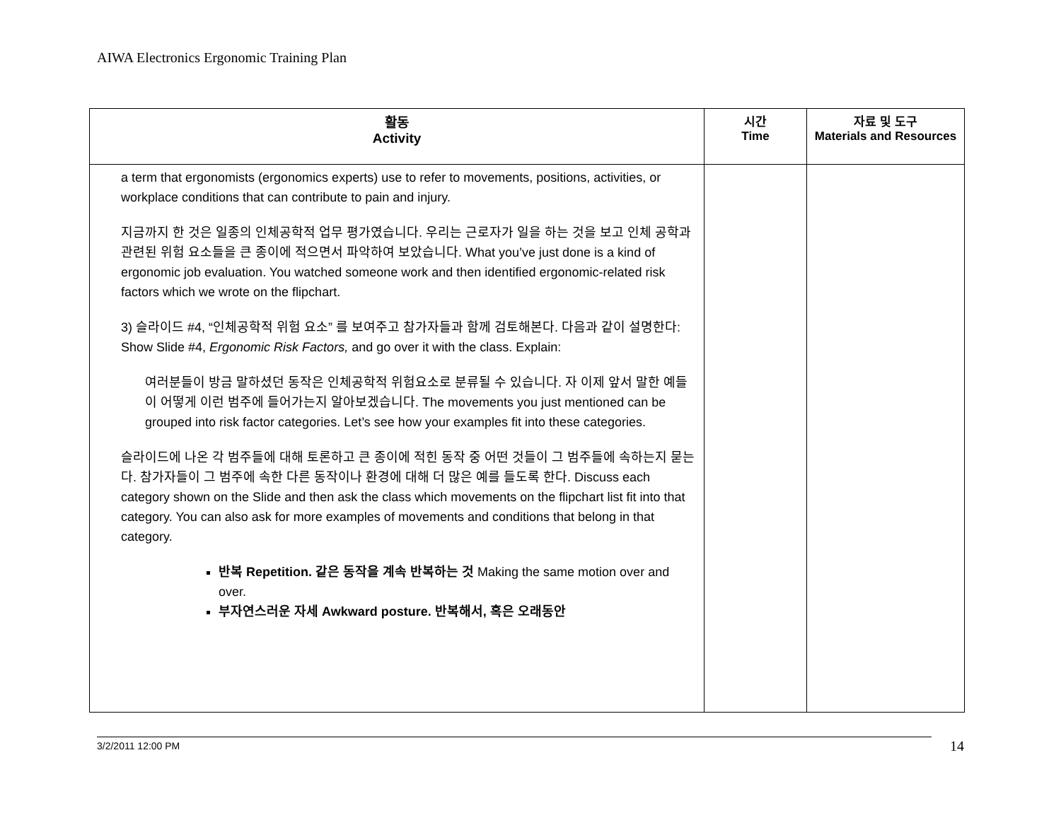AIWA Electronics Ergonomic Training Plan
| 활동 Activity | 시간 Time | 자료 및 도구 Materials and Resources |
| --- | --- | --- |
| a term that ergonomists (ergonomics experts) use to refer to movements, positions, activities, or workplace conditions that can contribute to pain and injury. 지금까지 한 것은 일종의 인체공학적 업무 평가였습니다. 우리는 근로자가 일을 하는 것을 보고 인체 공학과 관련된 위험 요소들을 큰 종이에 적으면서 파악하여 보았습니다. What you’ve just done is a kind of ergonomic job evaluation. You watched someone work and then identified ergonomic-related risk factors which we wrote on the flipchart. 3) 슬라이드 #4, “인체공학적 위험 요소” 를 보여주고 참가자들과 함께 검토해본다. 다음과 같이 설명한다: Show Slide #4, Ergonomic Risk Factors, and go over it with the class. Explain: 여러분들이 방금 말하셨던 동작은 인체공학적 위험요소로 분류될 수 있습니다. 자 이제 앞서 말한 예들이 어떻게 이런 범주에 들어가는지 알아보겠습니다. The movements you just mentioned can be grouped into risk factor categories. Let’s see how your examples fit into these categories. 슬라이드에 나온 각 범주들에 대해 토론하고 큰 종이에 적힌 동작 중 어떤 것들이 그 범주들에 속하는지 묻는다. 참가자들이 그 범주에 속한 다른 동작이나 환경에 대해 더 많은 예를 들도록 한다. Discuss each category shown on the Slide and then ask the class which movements on the flipchart list fit into that category. You can also ask for more examples of movements and conditions that belong in that category. 반복 Repetition. 같은 동작을 계속 반복하는 것 Making the same motion over and over. 부자연스러운 자세 Awkward posture. 반복해서, 혹은 오래동안 | | |
3/2/2011 12:00 PM 14